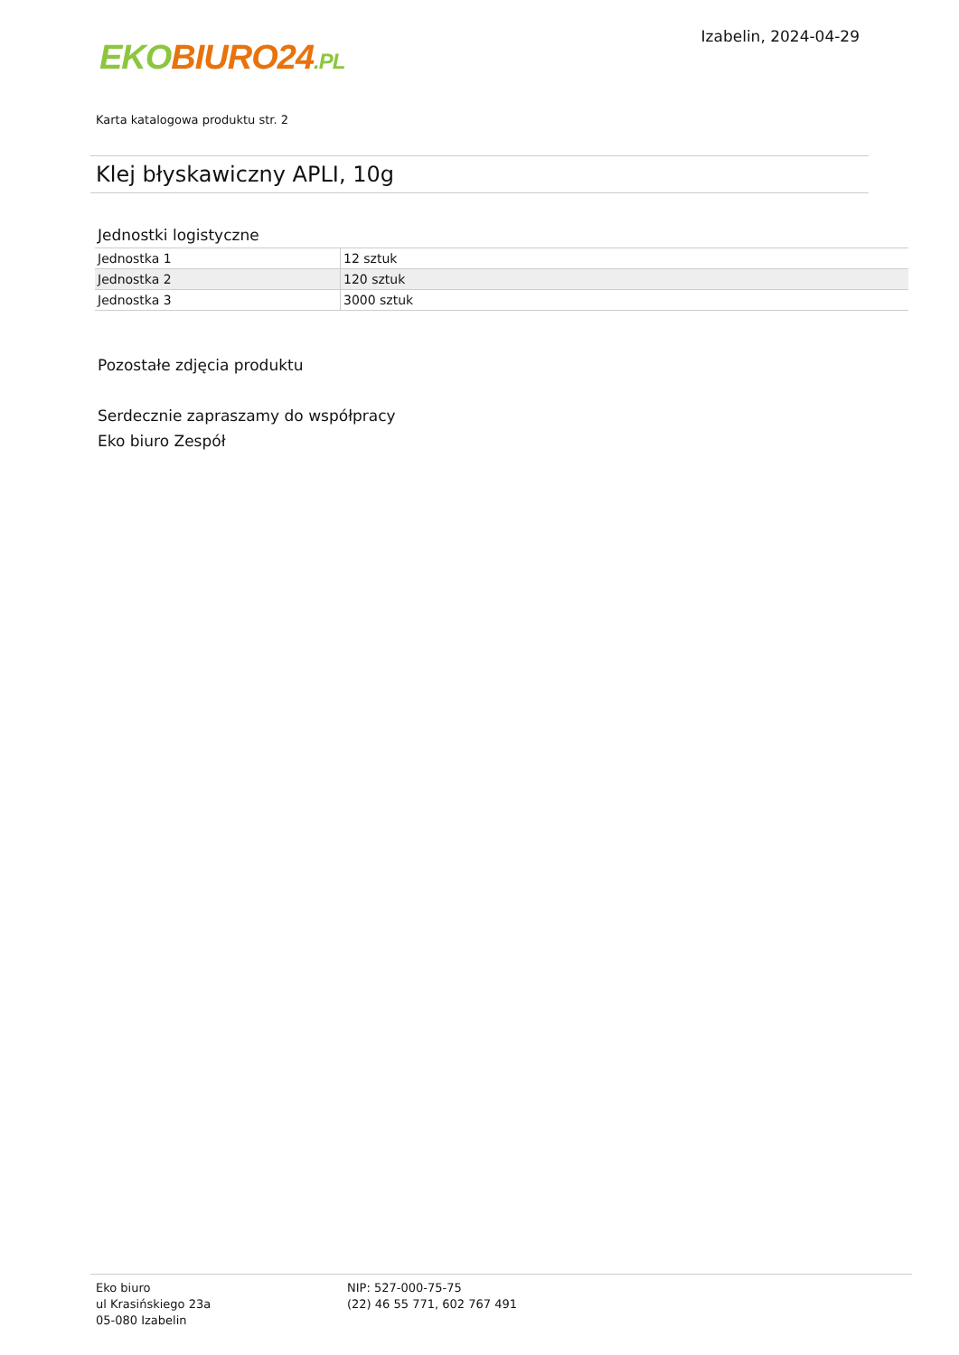EKO BIURO24.PL
Izabelin, 2024-04-29
Karta katalogowa produktu str. 2
Klej błyskawiczny APLI, 10g
Jednostki logistyczne
| Jednostka 1 | 12 sztuk |
| Jednostka 2 | 120 sztuk |
| Jednostka 3 | 3000 sztuk |
Pozostałe zdjęcia produktu
Serdecznie zapraszamy do współpracy
Eko biuro Zespół
Eko biuro
ul Krasińskiego 23a
05-080 Izabelin
NIP: 527-000-75-75
(22) 46 55 771, 602 767 491